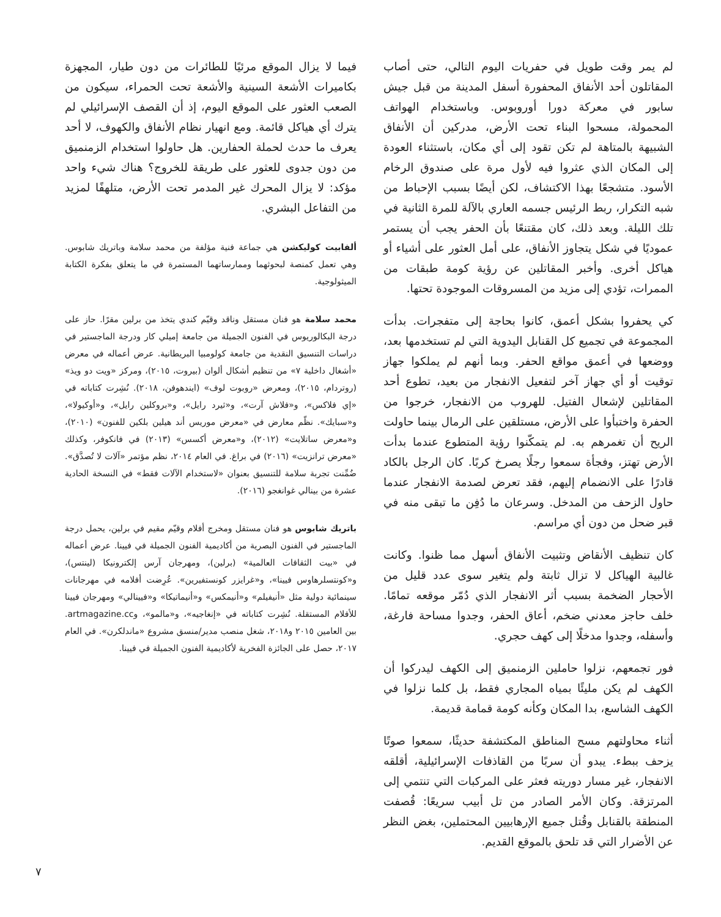لم يمر وقت طويل في حفريات اليوم التالي، حتى أصاب المقاتلون أحد الأنفاق المحفورة أسفل المدينة من قبل جيش سابور في معركة دورا أوروبوس. وباستخدام الهواتف المحمولة، مسحوا البناء تحت الأرض، مدركين أن الأنفاق الشبيهة بالمتاهة لم تكن تقود إلى أي مكان، باستثناء العودة إلى المكان الذي عثروا فيه لأول مرة على صندوق الرخام الأسود. متشجعًا بهذا الاكتشاف، لكن أيضًا بسبب الإحباط من شبه التكرار، ربط الرئيس جسمه العاري بالآلة للمرة الثانية في تلك الليلة. وبعد ذلك، كان مقتنعًا بأن الحفر يجب أن يستمر عموديًا في شكل يتجاوز الأنفاق، على أمل العثور على أشياء أو هياكل أخرى. وأخبر المقاتلين عن رؤية كومة طبقات من الممرات، تؤدي إلى مزيد من المسروقات الموجودة تحتها.
كي يحفروا بشكل أعمق، كانوا بحاجة إلى متفجرات. بدأت المجموعة في تجميع كل القنابل اليدوية التي لم تستخدمها بعد، ووضعها في أعمق مواقع الحفر. وبما أنهم لم يملكوا جهاز توقيت أو أي جهاز آخر لتفعيل الانفجار من بعيد، تطوع أحد المقاتلين لإشعال الفتيل. للهروب من الانفجار، خرجوا من الحفرة واختبأوا على الأرض، مستلقين على الرمال بينما حاولت الريح أن تغمرهم به. لم يتمكّنوا رؤية المتطوع عندما بدأت الأرض تهتز، وفجأة سمعوا رجلًا يصرخ كربًا. كان الرجل بالكاد قادرًا على الانضمام إليهم، فقد تعرض لصدمة الانفجار عندما حاول الزحف من المدخل. وسرعان ما دُفِن ما تبقى منه في قبر ضحل من دون أي مراسم.
كان تنظيف الأنقاض وتثبيت الأنفاق أسهل مما ظنوا. وكانت غالبية الهياكل لا تزال ثابتة ولم يتغير سوى عدد قليل من الأحجار الضخمة بسبب أثر الانفجار الذي دُمّر موقعه تمامًا. خلف حاجز معدني ضخم، أعاق الحفر، وجدوا مساحة فارغة، وأسفله، وجدوا مدخلًا إلى كهف حجري.
فور تجمعهم، نزلوا حاملين الزمنميق إلى الكهف ليدركوا أن الكهف لم يكن مليئًا بمياه المجاري فقط، بل كلما نزلوا في الكهف الشاسع، بدا المكان وكأنه كومة قمامة قديمة.
أثناء محاولتهم مسح المناطق المكتشفة حديثًا، سمعوا صوتًا يزحف ببطء. يبدو أن سربًا من القاذفات الإسرائيلية، أقلقه الانفجار، غير مسار دوريته فعثر على المركبات التي تنتمي إلى المرتزقة. وكان الأمر الصادر من تل أبيب سريعًا: قُصفت المنطقة بالقنابل وقُتل جميع الإرهابيين المحتملين، بغض النظر عن الأضرار التي قد تلحق بالموقع القديم.
فيما لا يزال الموقع مرئيًا للطائرات من دون طيار، المجهزة بكاميرات الأشعة السينية والأشعة تحت الحمراء، سيكون من الصعب العثور على الموقع اليوم، إذ أن القصف الإسرائيلي لم يترك أي هياكل قائمة. ومع انهيار نظام الأنفاق والكهوف، لا أحد يعرف ما حدث لحملة الحفارين. هل حاولوا استخدام الزمنميق من دون جدوى للعثور على طريقة للخروج؟ هناك شيء واحد مؤكد: لا يزال المحرك غير المدمر تحت الأرض، متلهفًا لمزيد من التفاعل البشري.
ألفابيت كوليكشن هي جماعة فنية مؤلفة من محمد سلامة وباتريك شابوس. وهي تعمل كمنصة لبحوثهما وممارساتهما المستمرة في ما يتعلق بفكرة الكتابة الميثولوجية.
محمد سلامة هو فنان مستقل وناقد وقيّم كندي يتخذ من برلين مقرًا. حاز على درجة البكالوريوس في الفنون الجميلة من جامعة إميلي كار ودرجة الماجستير في دراسات التنسيق النقدية من جامعة كولومبيا البريطانية. عرض أعماله في معرض «أشغال داخلية ٧» من تنظيم أشكال ألوان (بيروت، ٢٠١٥)، ومركز «ويت دو ويذ» (روتردام، ٢٠١٥)، ومعرض «روبوت لوف» (ايندهوفن، ٢٠١٨). نُشِرت كتاباته في «إي فلاكس»، و«فلاش آرت»، و«ثيرد رايل»، و«بروكلين رايل»، و«أوكيولا»، و«سبايك». نظّم معارض في «معرض موريس أند هيلين بلكين للفنون» (٢٠١٠)، و«معرض ساتلايت» (٢٠١٢)، و«معرض أكسس» (٢٠١٣) في فانكوفر، وكذلك «معرض ترانزيت» (٢٠١٦) في براغ. في العام ٢٠١٤، نظم مؤتمر «آلات لا تُصدَّق». ضُمِّنت تجربة سلامة للتنسيق بعنوان «لاستخدام الآلات فقط» في النسخة الحادية عشرة من بينالي غوانغجو (٢٠١٦).
باتريك شابوس هو فنان مستقل ومخرج أفلام وقيّم مقيم في برلين، يحمل درجة الماجستير في الفنون البصرية من أكاديمية الفنون الجميلة في فيينا. عرض أعماله في «بيت الثقافات العالمية» (برلين)، ومهرجان آرس إلكترونيكا (لينتس)، و«كونتسلرهاوس فيينا»، و«غرايزر كونستفيرين». عُرِضت أفلامه في مهرجانات سينمائية دولية مثل «أنيفيلم» و«أنيمكس» و«أنيماتيكا» و«فيينالي» ومهرجان فيينا للأفلام المستقلة. نُشِرت كتاباته في «إنغاجيه»، و«مالمو»، وartmagazine.cc. بين العامين ٢٠١٥ و٢٠١٨، شغل منصب مدير/منسق مشروع «ماندلكرن». في العام ٢٠١٧، حصل على الجائزة الفخرية لأكاديمية الفنون الجميلة في فيينا.
٧